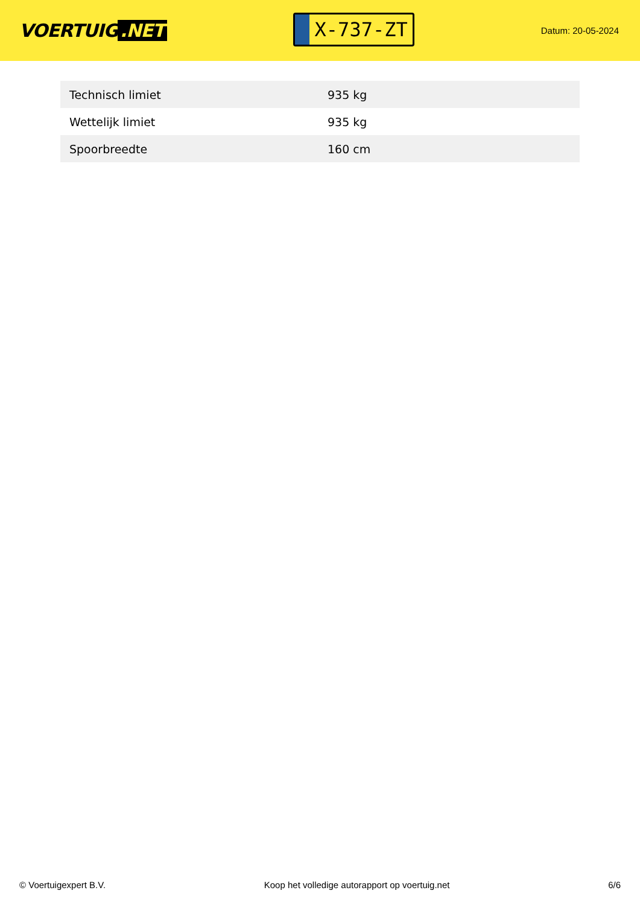VOERTUIG.NET
X-737-ZT
Datum: 20-05-2024
| Technisch limiet | 935 kg |
| Wettelijk limiet | 935 kg |
| Spoorbreedte | 160 cm |
© Voertuigexpert B.V. Koop het volledige autorapport op voertuig.net 6/6